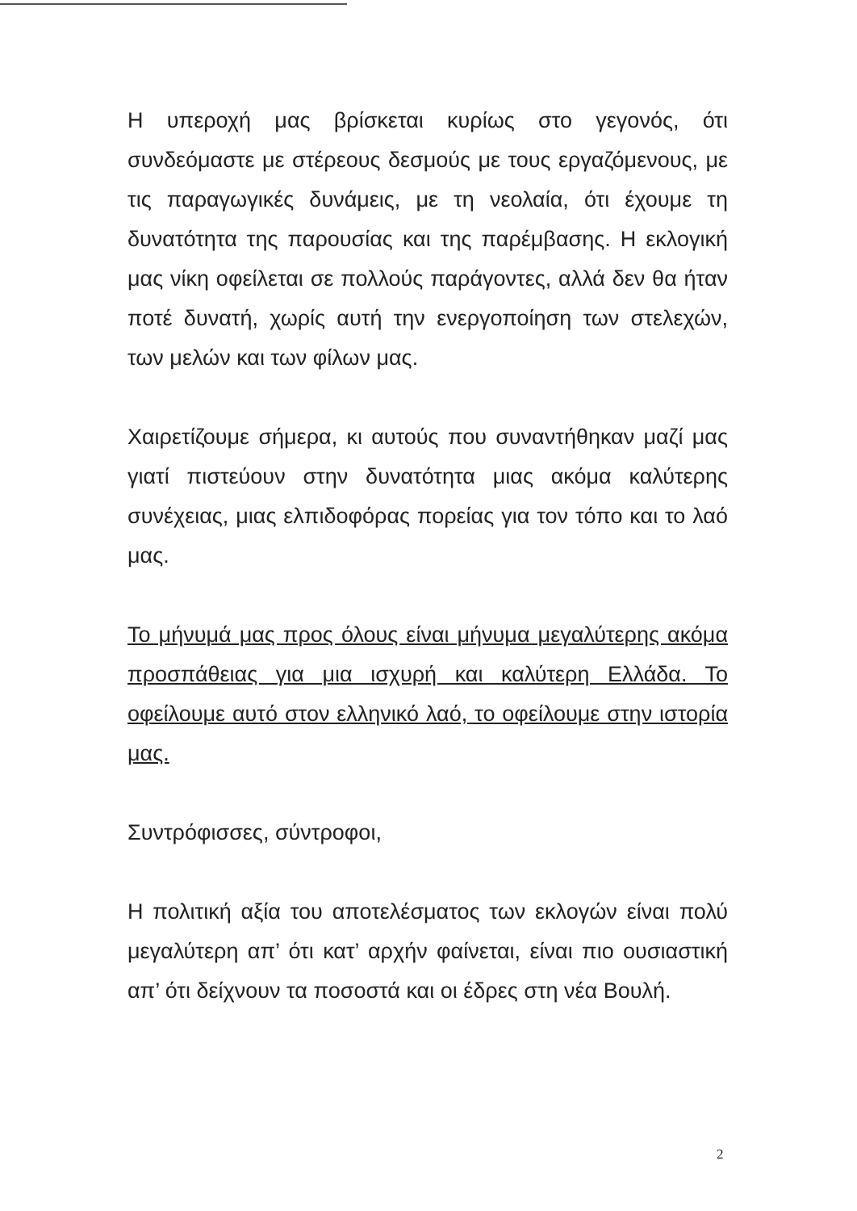Η υπεροχή μας βρίσκεται κυρίως στο γεγονός, ότι συνδεόμαστε με στέρεους δεσμούς με τους εργαζόμενους, με τις παραγωγικές δυνάμεις, με τη νεολαία, ότι έχουμε τη δυνατότητα της παρουσίας και της παρέμβασης. Η εκλογική μας νίκη οφείλεται σε πολλούς παράγοντες, αλλά δεν θα ήταν ποτέ δυνατή, χωρίς αυτή την ενεργοποίηση των στελεχών, των μελών και των φίλων μας.
Χαιρετίζουμε σήμερα, κι αυτούς που συναντήθηκαν μαζί μας γιατί πιστεύουν στην δυνατότητα μιας ακόμα καλύτερης συνέχειας, μιας ελπιδοφόρας πορείας για τον τόπο και το λαό μας.
Το μήνυμά μας προς όλους είναι μήνυμα μεγαλύτερης ακόμα προσπάθειας για μια ισχυρή και καλύτερη Ελλάδα. Το οφείλουμε αυτό στον ελληνικό λαό, το οφείλουμε στην ιστορία μας.
Συντρόφισσες, σύντροφοι,
Η πολιτική αξία του αποτελέσματος των εκλογών είναι πολύ μεγαλύτερη απ’ ότι κατ’ αρχήν φαίνεται, είναι πιο ουσιαστική απ’ ότι δείχνουν τα ποσοστά και οι έδρες στη νέα Βουλή.
2